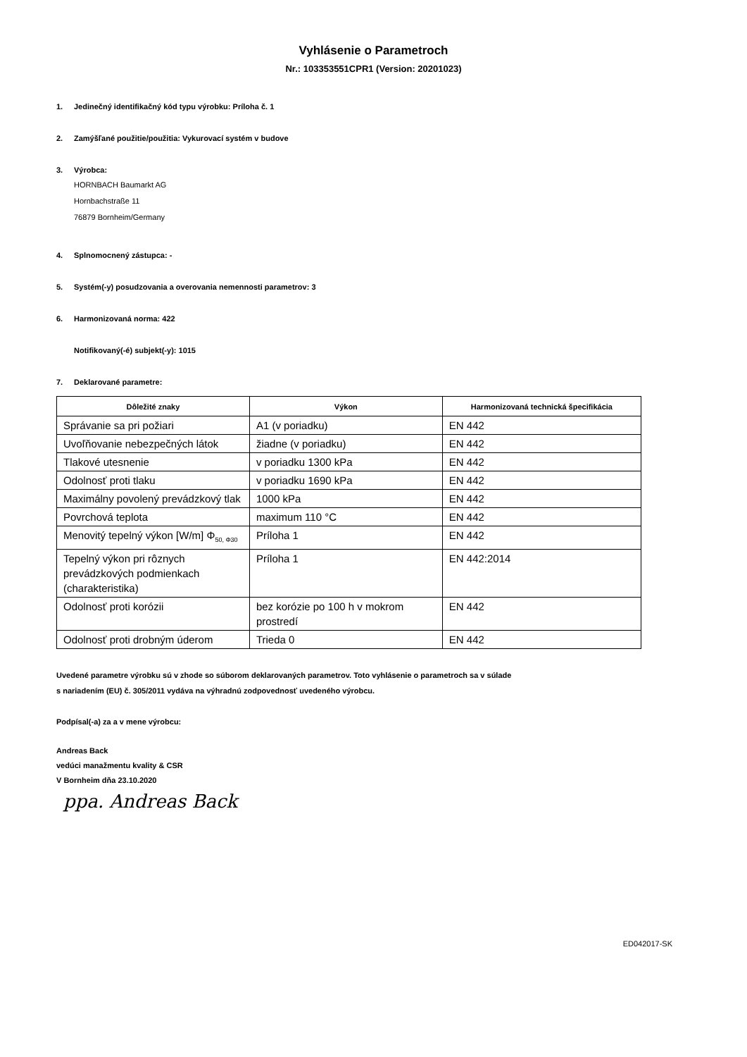Vyhlásenie o Parametroch
Nr.: 103353551CPR1 (Version: 20201023)
1. Jedinečný identifikačný kód typu výrobku: Príloha č. 1
2. Zamýšľané použitie/použitia: Vykurovací systém v budove
3. Výrobca:
HORNBACH Baumarkt AG
Hornbachstraße 11
76879 Bornheim/Germany
4. Splnomocnený zástupca: -
5. Systém(-y) posudzovania a overovania nemennosti parametrov: 3
6. Harmonizovaná norma: 422
Notifikovaný(-é) subjekt(-y): 1015
7. Deklarované parametre:
| Dôležité znaky | Výkon | Harmonizovaná technická špecifikácia |
| --- | --- | --- |
| Správanie sa pri požiari | A1 (v poriadku) | EN 442 |
| Uvoľňovanie nebezpečných látok | žiadne (v poriadku) | EN 442 |
| Tlakové utesnenie | v poriadku 1300 kPa | EN 442 |
| Odolnosť proti tlaku | v poriadku 1690 kPa | EN 442 |
| Maximálny povolený prevádzkový tlak | 1000 kPa | EN 442 |
| Povrchová teplota | maximum 110 °C | EN 442 |
| Menovitý tepelný výkon [W/m] Φ<sub>50, Φ30</sub> | Príloha 1 | EN 442 |
| Tepelný výkon pri rôznych prevádzkových podmienkach (charakteristika) | Príloha 1 | EN 442:2014 |
| Odolnosť proti korózii | bez korózie po 100 h v mokrom prostredí | EN 442 |
| Odolnosť proti drobným úderom | Trieda 0 | EN 442 |
Uvedené parametre výrobku sú v zhode so súborom deklarovaných parametrov. Toto vyhlásenie o parametroch sa v súlade
s nariadením (EU) č. 305/2011 vydáva na výhradnú zodpovednosť uvedeného výrobcu.
Podpísal(-a) za a v mene výrobcu:
Andreas Back
vedúci manažmentu kvality & CSR
V Bornheim dňa 23.10.2020
ppa. Andreas Back
ED042017-SK